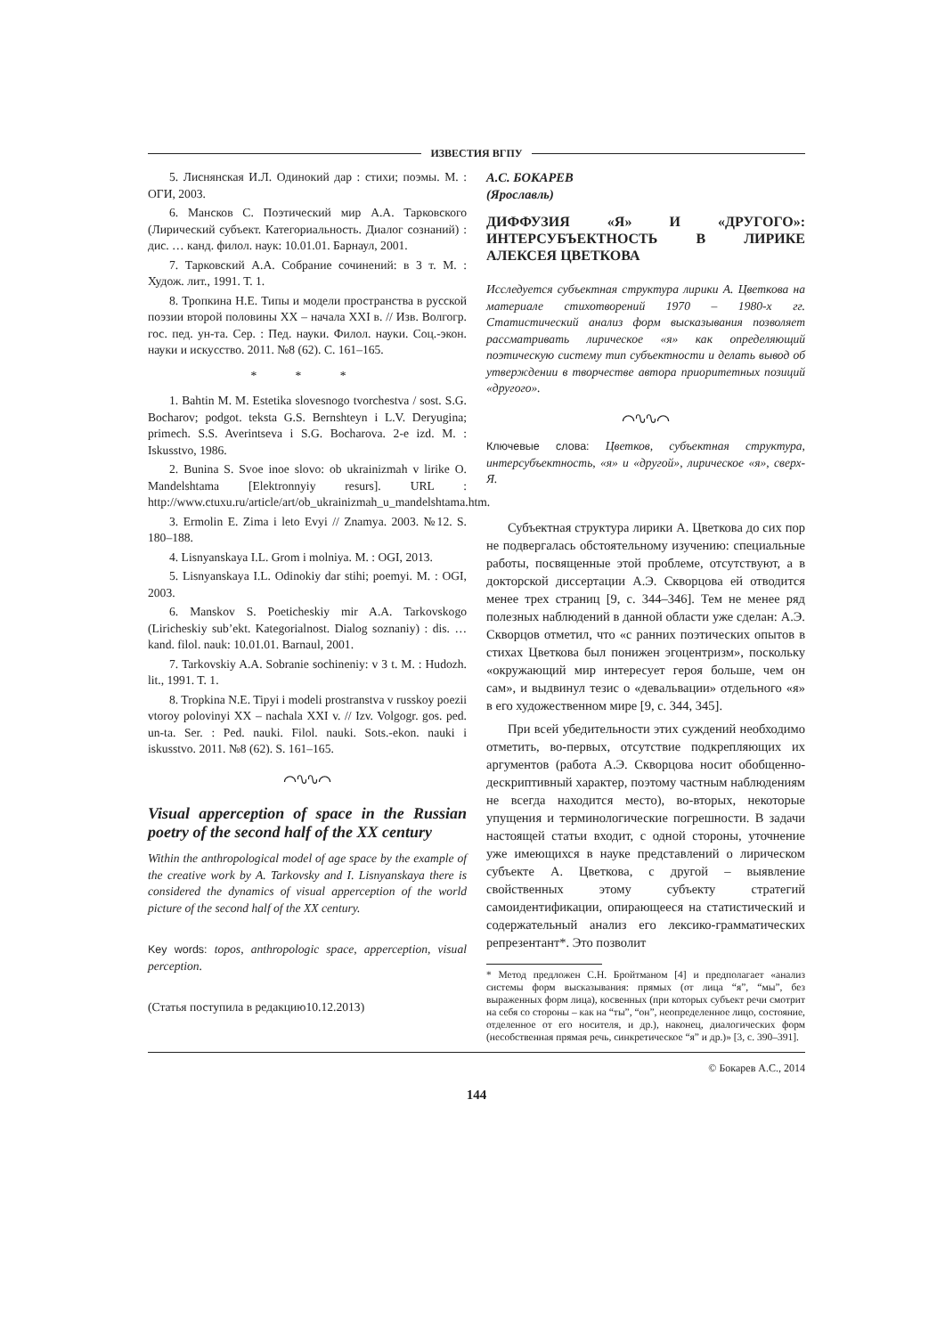ИЗВЕСТИЯ ВГПУ
5. Лиснянская И.Л. Одинокий дар : стихи; поэмы. М. : ОГИ, 2003.
6. Мансков С. Поэтический мир А.А. Тарковского (Лирический субъект. Категориальность. Диалог сознаний) : дис. … канд. филол. наук: 10.01.01. Барнаул, 2001.
7. Тарковский А.А. Собрание сочинений: в 3 т. М. : Худож. лит., 1991. Т. 1.
8. Тропкина Н.Е. Типы и модели пространства в русской поэзии второй половины XX – начала XXI в. // Изв. Волгогр. гос. пед. ун-та. Сер. : Пед. науки. Филол. науки. Соц.-экон. науки и искусство. 2011. №8 (62). С. 161–165.
* * *
1. Bahtin M. M. Estetika slovesnogo tvorchestva / sost. S.G. Bocharov; podgot. teksta G.S. Bernshteyn i L.V. Deryugina; primech. S.S. Averintseva i S.G. Bocharova. 2-e izd. M. : Iskusstvo, 1986.
2. Bunina S. Svoe inoe slovo: ob ukrainizmah v lirike O. Mandelshtama [Elektronnyiy resurs]. URL : http://www.ctuxu.ru/article/art/ob_ukrainizmah_u_mandelshtama.htm.
3. Ermolin E. Zima i leto Evyi // Znamya. 2003. №12. S. 180–188.
4. Lisnyanskaya I.L. Grom i molniya. M. : OGI, 2013.
5. Lisnyanskaya I.L. Odinokiy dar stihi; poemyi. M. : OGI, 2003.
6. Manskov S. Poeticheskiy mir A.A. Tarkovskogo (Liricheskiy sub’ekt. Kategorialnost. Dialog soznaniy) : dis. … kand. filol. nauk: 10.01.01. Barnaul, 2001.
7. Tarkovskiy A.A. Sobranie sochineniy: v 3 t. M. : Hudozh. lit., 1991. T. 1.
8. Tropkina N.E. Tipyi i modeli prostranstva v russkoy poezii vtoroy polovinyi XX – nachala XXI v. // Izv. Volgogr. gos. ped. un-ta. Ser. : Ped. nauki. Filol. nauki. Sots.-ekon. nauki i iskusstvo. 2011. №8 (62). S. 161–165.
⌒∿∿⌒
Visual apperception of space in the Russian poetry of the second half of the XX century
Within the anthropological model of age space by the example of the creative work by A. Tarkovsky and I. Lisnyanskaya there is considered the dynamics of visual apperception of the world picture of the second half of the XX century.
Key words: topos, anthropologic space, apperception, visual perception.
(Статья поступила в редакцию10.12.2013)
А.С. БОКАРЕВ
(Ярославль)
ДИФФУЗИЯ «Я» И «ДРУГОГО»: ИНТЕРСУБЪЕКТНОСТЬ В ЛИРИКЕ АЛЕКСЕЯ ЦВЕТКОВА
Исследуется субъектная структура лирики А. Цветкова на материале стихотворений 1970 – 1980-х гг. Статистический анализ форм высказывания позволяет рассматривать лирическое «я» как определяющий поэтическую систему тип субъектности и делать вывод об утверждении в творчестве автора приоритетных позиций «другого».
⌒∿∿⌒
Ключевые слова: Цветков, субъектная структура, интерсубъектность, «я» и «другой», лирическое «я», сверх-Я.
Субъектная структура лирики А. Цветкова до сих пор не подвергалась обстоятельному изучению: специальные работы, посвященные этой проблеме, отсутствуют, а в докторской диссертации А.Э. Скворцова ей отводится менее трех страниц [9, с. 344–346]. Тем не менее ряд полезных наблюдений в данной области уже сделан: А.Э. Скворцов отметил, что «с ранних поэтических опытов в стихах Цветкова был понижен эгоцентризм», поскольку «окружающий мир интересует героя больше, чем он сам», и выдвинул тезис о «девальвации» отдельного «я» в его художественном мире [9, с. 344, 345].
При всей убедительности этих суждений необходимо отметить, во-первых, отсутствие подкрепляющих их аргументов (работа А.Э. Скворцова носит обобщенно-дескриптивный характер, поэтому частным наблюдениям не всегда находится место), во-вторых, некоторые упущения и терминологические погрешности. В задачи настоящей статьи входит, с одной стороны, уточнение уже имеющихся в науке представлений о лирическом субъекте А. Цветкова, с другой – выявление свойственных этому субъекту стратегий самоидентификации, опирающееся на статистический и содержательный анализ его лексико-грамматических репрезентант*. Это позволит
* Метод предложен С.Н. Бройтманом [4] и предполагает «анализ системы форм высказывания: прямых (от лица “я”, “мы”, без выраженных форм лица), косвенных (при которых субъект речи смотрит на себя со стороны – как на “ты”, “он”, неопределенное лицо, состояние, отделенное от его носителя, и др.), наконец, диалогических форм (несобственная прямая речь, синкретическое “я” и др.)» [3, с. 390–391].
© Бокарев А.С., 2014
144